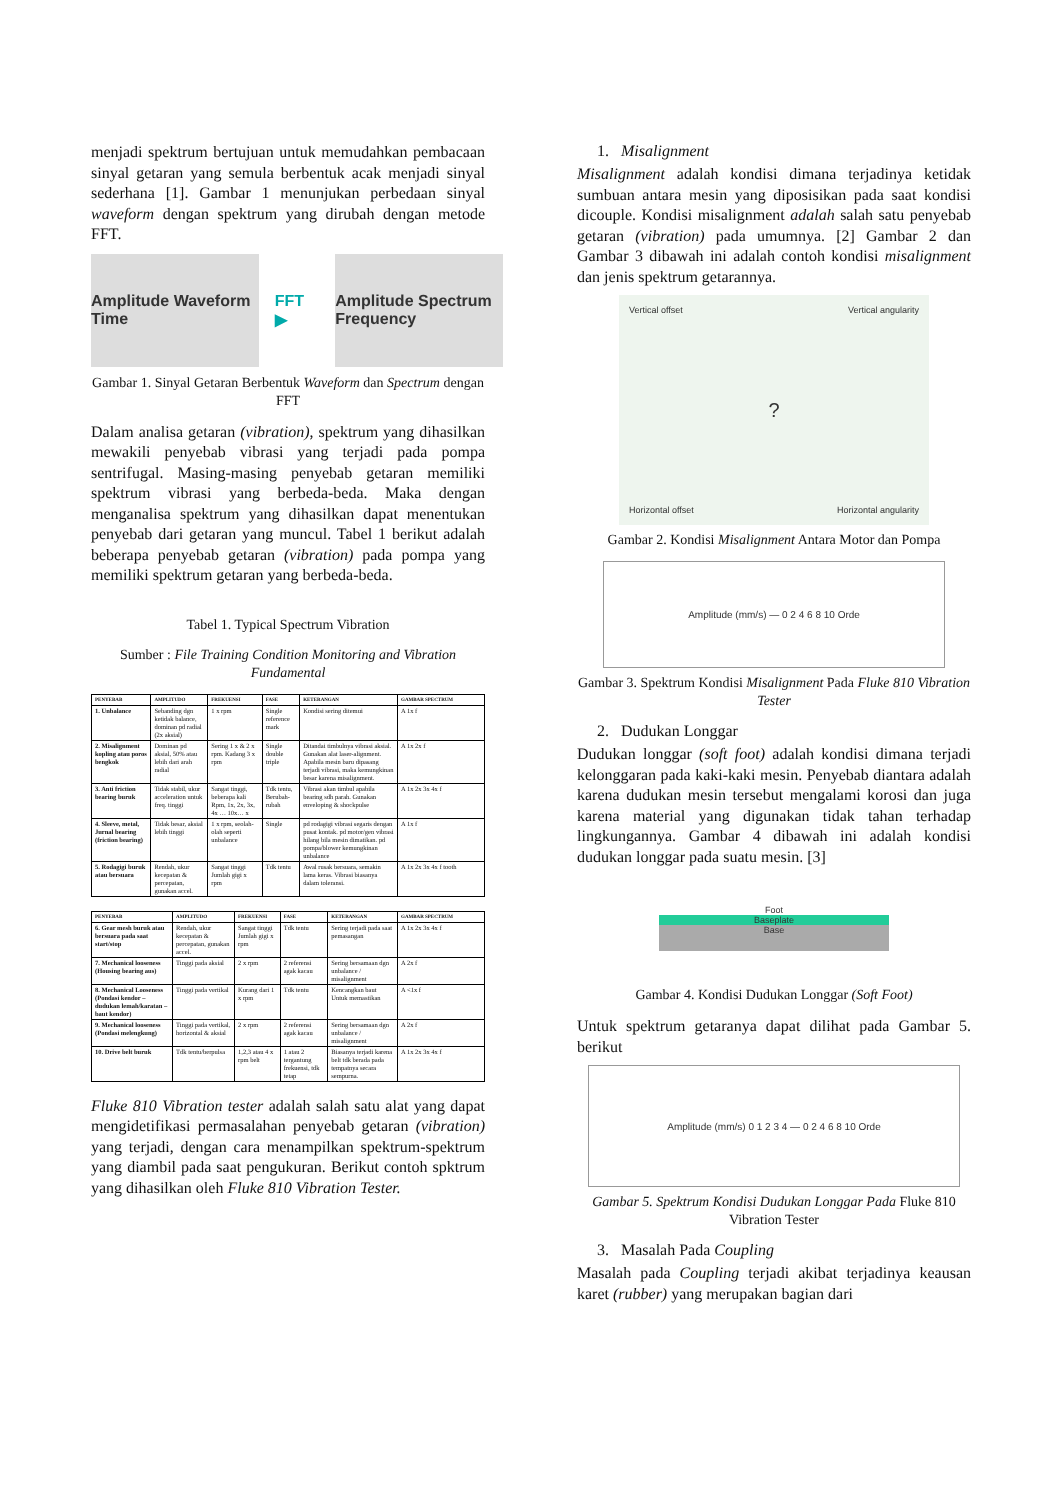menjadi spektrum bertujuan untuk memudahkan pembacaan sinyal getaran yang semula berbentuk acak menjadi sinyal sederhana [1]. Gambar 1 menunjukan perbedaan sinyal waveform dengan spektrum yang dirubah dengan metode FFT.
Amplitude Waveform Time
FFT ▶
Amplitude Spectrum Frequency
Gambar 1. Sinyal Getaran Berbentuk Waveform dan Spectrum dengan FFT
Dalam analisa getaran (vibration), spektrum yang dihasilkan mewakili penyebab vibrasi yang terjadi pada pompa sentrifugal. Masing-masing penyebab getaran memiliki spektrum vibrasi yang berbeda-beda. Maka dengan menganalisa spektrum yang dihasilkan dapat menentukan penyebab dari getaran yang muncul. Tabel 1 berikut adalah beberapa penyebab getaran (vibration) pada pompa yang memiliki spektrum getaran yang berbeda-beda.
Tabel 1. Typical Spectrum Vibration
Sumber : File Training Condition Monitoring and Vibration Fundamental
| PENYEBAB | AMPLITUDO | FREKUENSI | FASE | KETERANGAN | GAMBAR SPECTRUM |
| --- | --- | --- | --- | --- | --- |
| 1. Unbalance | Sebanding dgn ketidak balance, dominan pd radial (2x aksial) | 1 x rpm | Single reference mark | Kondisi sering ditemui | A 1x f |
| 2. Misalignment kopling atau poros bengkok | Dominan pd aksial, 50% atau lebih dari arah radial | Sering 1 x & 2 x rpm. Kadang 3 x rpm | Single double triple | Ditandai timbulnya vibrasi aksial. Gunakan alat laser-alignment. Apabila mesin baru dipasang terjadi vibrasi, maka kemungkinan besar karena misalignment. | A 1x 2x f |
| 3. Anti friction bearing buruk | Tidak stabil, ukur acceleration untuk freq. tinggi | Sangat tinggi, beberapa kali Rpm, 1x, 2x, 3x, 4x … 10x… x | Tdk tentu, Berubah-rubah | Vibrasi akan timbul apabila bearing sdh parah. Gunakan enveloping & shockpulse | A 1x 2x 3x 4x f |
| 4. Sleeve, metal, Jurnal bearing (friction bearing) | Tidak besar, aksial lebih tinggi | 1 x rpm, seolah-olah seperti unbalance | Single | pd rodagigi vibrasi segaris dengan pusat kontak. pd motor/gen vibrasi hilang bila mesin dimatikan. pd pompa/blower kemungkinan unbalance | A 1x f |
| 5. Rodagigi buruk atau bersuara | Rendah, ukur kecepatan & percepatan, gunakan accel. | Sangat tinggi Jumlah gigi x rpm | Tdk tentu | Awal rusak bersuara, semakin lama keras. Vibrasi biasanya dalam toleransi. | A 1x 2x 3x 4x f tooth |
| PENYEBAB | AMPLITUDO | FREKUENSI | FASE | KETERANGAN | GAMBAR SPECTRUM |
| --- | --- | --- | --- | --- | --- |
| 6. Gear mesh buruk atau bersuara pada saat start/stop | Rendah, ukur kecepatan & percepatan, gunakan accel. | Sangat tinggi Jumlah gigi x rpm | Tdk tentu | Sering terjadi pada saat pemasangan | A 1x 2x 3x 4x f |
| 7. Mechanical looseness (Housing bearing aus) | Tinggi pada aksial | 2 x rpm | 2 referensi agak kacau | Sering bersamaan dgn unbalance / misalignment | A 2x f |
| 8. Mechanical Looseness (Pondasi kendor – dudukan lemah/karatan – baut kendor) | Tinggi pada vertikal | Kurang dari 1 x rpm | Tdk tentu | Kencangkan baut Untuk memastikan | A <1x f |
| 9. Mechanical looseness (Pondasi melengkung) | Tinggi pada vertikal, horizontal & aksial | 2 x rpm | 2 referensi agak kacau | Sering bersamaan dgn unbalance / misalignment | A 2x f |
| 10. Drive belt buruk | Tdk tentu/berpulsa | 1,2,3 atau 4 x rpm belt | 1 atau 2 tergantung frekuensi, tdk tetap | Biasanya terjadi karena belt tdk berada pada tempatnya secara sempurna. | A 1x 2x 3x 4x f |
Fluke 810 Vibration tester adalah salah satu alat yang dapat mengidetifikasi permasalahan penyebab getaran (vibration) yang terjadi, dengan cara menampilkan spektrum-spektrum yang diambil pada saat pengukuran. Berikut contoh spktrum yang dihasilkan oleh Fluke 810 Vibration Tester.
1. Misalignment
Misalignment adalah kondisi dimana terjadinya ketidak sumbuan antara mesin yang diposisikan pada saat kondisi dicouple. Kondisi misalignment adalah salah satu penyebab getaran (vibration) pada umumnya. [2] Gambar 2 dan Gambar 3 dibawah ini adalah contoh kondisi misalignment dan jenis spektrum getarannya.
Vertical offset Vertical angularity? Horizontal offset Horizontal angularity
Gambar 2. Kondisi Misalignment Antara Motor dan Pompa
Amplitude (mm/s) — 0 2 4 6 8 10 Orde
Gambar 3. Spektrum Kondisi Misalignment Pada Fluke 810 Vibration Tester
2. Dudukan Longgar
Dudukan longgar (soft foot) adalah kondisi dimana terjadi kelonggaran pada kaki-kaki mesin. Penyebab diantara adalah karena dudukan mesin tersebut mengalami korosi dan juga karena material yang digunakan tidak tahan terhadap lingkungannya. Gambar 4 dibawah ini adalah kondisi dudukan longgar pada suatu mesin. [3]
Foot
Baseplate
Base
Gambar 4. Kondisi Dudukan Longgar (Soft Foot)
Untuk spektrum getaranya dapat dilihat pada Gambar 5. berikut
Amplitude (mm/s) 0 1 2 3 4 — 0 2 4 6 8 10 Orde
Gambar 5. Spektrum Kondisi Dudukan Longgar Pada Fluke 810 Vibration Tester
3. Masalah Pada Coupling
Masalah pada Coupling terjadi akibat terjadinya keausan karet (rubber) yang merupakan bagian dari